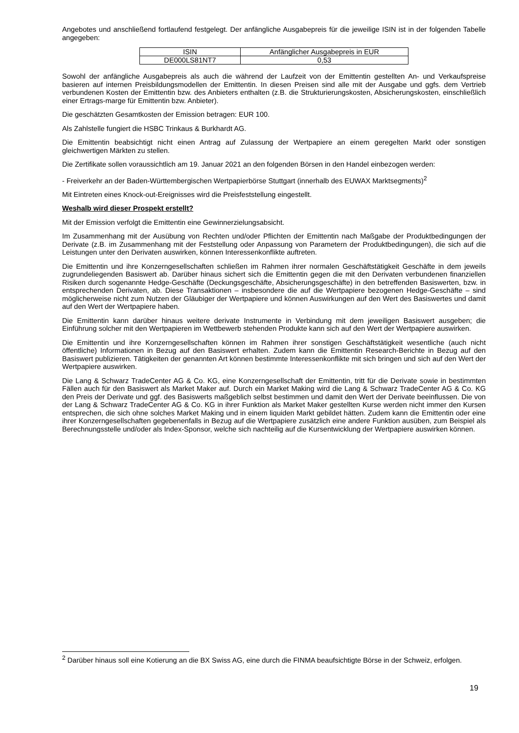Angebotes und anschließend fortlaufend festgelegt. Der anfängliche Ausgabepreis für die jeweilige ISIN ist in der folgenden Tabelle angegeben:
| ISIN | Anfänglicher Ausgabepreis in EUR |
| DE000LS81NT7 | 0,53 |
Sowohl der anfängliche Ausgabepreis als auch die während der Laufzeit von der Emittentin gestellten An- und Verkaufspreise basieren auf internen Preisbildungsmodellen der Emittentin. In diesen Preisen sind alle mit der Ausgabe und ggfs. dem Vertrieb verbundenen Kosten der Emittentin bzw. des Anbieters enthalten (z.B. die Strukturierungskosten, Absicherungskosten, einschließlich einer Ertrags-marge für Emittentin bzw. Anbieter).
Die geschätzten Gesamtkosten der Emission betragen: EUR 100.
Als Zahlstelle fungiert die HSBC Trinkaus & Burkhardt AG.
Die Emittentin beabsichtigt nicht einen Antrag auf Zulassung der Wertpapiere an einem geregelten Markt oder sonstigen gleichwertigen Märkten zu stellen.
Die Zertifikate sollen voraussichtlich am 19. Januar 2021 an den folgenden Börsen in den Handel einbezogen werden:
- Freiverkehr an der Baden-Württembergischen Wertpapierbörse Stuttgart (innerhalb des EUWAX Marktsegments)<sup>2</sup>
Mit Eintreten eines Knock-out-Ereignisses wird die Preisfeststellung eingestellt.
Weshalb wird dieser Prospekt erstellt?
Mit der Emission verfolgt die Emittentin eine Gewinnerzielungsabsicht.
Im Zusammenhang mit der Ausübung von Rechten und/oder Pflichten der Emittentin nach Maßgabe der Produktbedingungen der Derivate (z.B. im Zusammenhang mit der Feststellung oder Anpassung von Parametern der Produktbedingungen), die sich auf die Leistungen unter den Derivaten auswirken, können Interessenkonflikte auftreten.
Die Emittentin und ihre Konzerngesellschaften schließen im Rahmen ihrer normalen Geschäftstätigkeit Geschäfte in dem jeweils zugrundeliegenden Basiswert ab. Darüber hinaus sichert sich die Emittentin gegen die mit den Derivaten verbundenen finanziellen Risiken durch sogenannte Hedge-Geschäfte (Deckungsgeschäfte, Absicherungsgeschäfte) in den betreffenden Basiswerten, bzw. in entsprechenden Derivaten, ab. Diese Transaktionen – insbesondere die auf die Wertpapiere bezogenen Hedge-Geschäfte – sind möglicherweise nicht zum Nutzen der Gläubiger der Wertpapiere und können Auswirkungen auf den Wert des Basiswertes und damit auf den Wert der Wertpapiere haben.
Die Emittentin kann darüber hinaus weitere derivate Instrumente in Verbindung mit dem jeweiligen Basiswert ausgeben; die Einführung solcher mit den Wertpapieren im Wettbewerb stehenden Produkte kann sich auf den Wert der Wertpapiere auswirken.
Die Emittentin und ihre Konzerngesellschaften können im Rahmen ihrer sonstigen Geschäftstätigkeit wesentliche (auch nicht öffentliche) Informationen in Bezug auf den Basiswert erhalten. Zudem kann die Emittentin Research-Berichte in Bezug auf den Basiswert publizieren. Tätigkeiten der genannten Art können bestimmte Interessenkonflikte mit sich bringen und sich auf den Wert der Wertpapiere auswirken.
Die Lang & Schwarz TradeCenter AG & Co. KG, eine Konzerngesellschaft der Emittentin, tritt für die Derivate sowie in bestimmten Fällen auch für den Basiswert als Market Maker auf. Durch ein Market Making wird die Lang & Schwarz TradeCenter AG & Co. KG den Preis der Derivate und ggf. des Basiswerts maßgeblich selbst bestimmen und damit den Wert der Derivate beeinflussen. Die von der Lang & Schwarz TradeCenter AG & Co. KG in ihrer Funktion als Market Maker gestellten Kurse werden nicht immer den Kursen entsprechen, die sich ohne solches Market Making und in einem liquiden Markt gebildet hätten. Zudem kann die Emittentin oder eine ihrer Konzerngesellschaften gegebenenfalls in Bezug auf die Wertpapiere zusätzlich eine andere Funktion ausüben, zum Beispiel als Berechnungsstelle und/oder als Index-Sponsor, welche sich nachteilig auf die Kursentwicklung der Wertpapiere auswirken können.
<sup>2</sup> Darüber hinaus soll eine Kotierung an die BX Swiss AG, eine durch die FINMA beaufsichtigte Börse in der Schweiz, erfolgen.
19